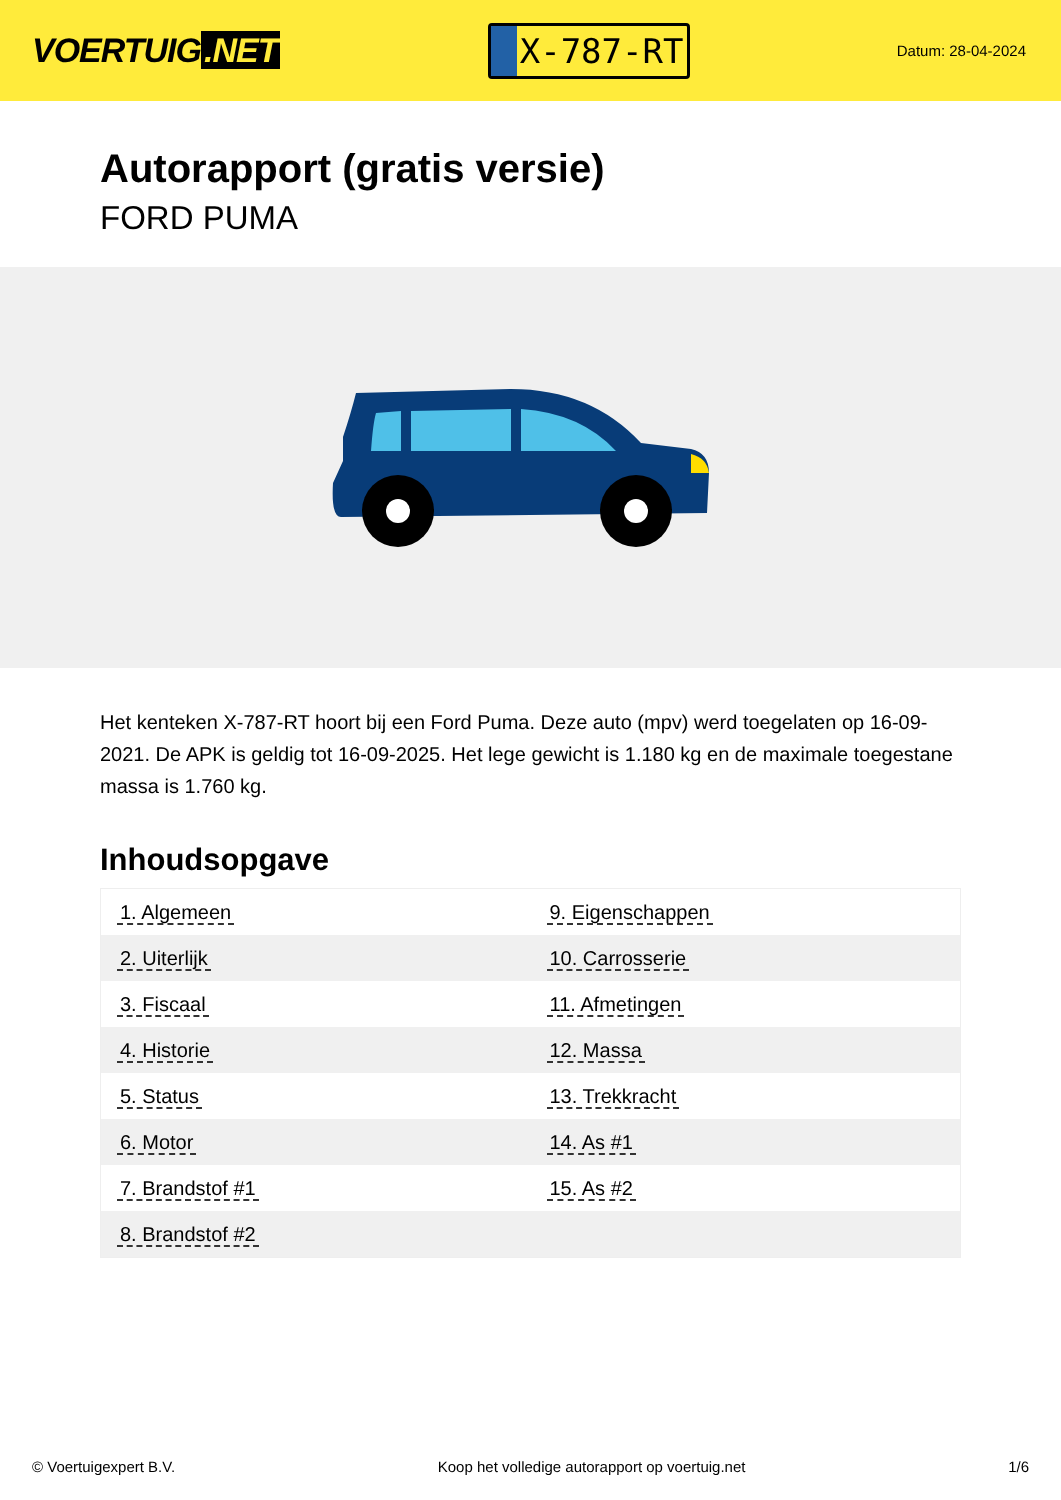VOERTUIG.NET
X-787-RT
Datum: 28-04-2024
Autorapport (gratis versie)
FORD PUMA
Het kenteken X-787-RT hoort bij een Ford Puma. Deze auto (mpv) werd toegelaten op 16-09-2021. De APK is geldig tot 16-09-2025. Het lege gewicht is 1.180 kg en de maximale toegestane massa is 1.760 kg.
Inhoudsopgave
| 1. Algemeen | 9. Eigenschappen |
| 2. Uiterlijk | 10. Carrosserie |
| 3. Fiscaal | 11. Afmetingen |
| 4. Historie | 12. Massa |
| 5. Status | 13. Trekkracht |
| 6. Motor | 14. As #1 |
| 7. Brandstof #1 | 15. As #2 |
| 8. Brandstof #2 | |
© Voertuigexpert B.V. Koop het volledige autorapport op voertuig.net 1/6